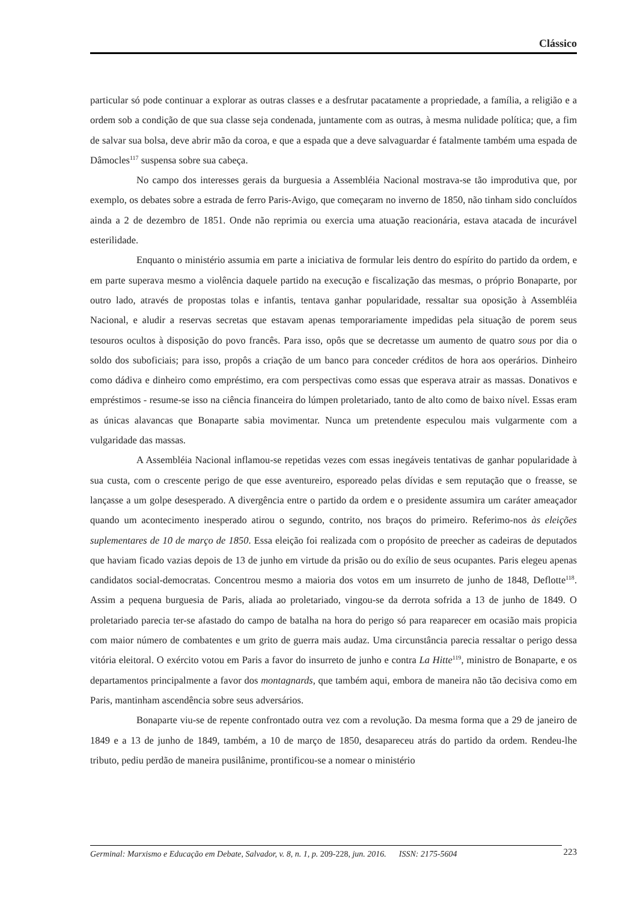Clássico
particular só pode continuar a explorar as outras classes e a desfrutar pacatamente a propriedade, a família, a religião e a ordem sob a condição de que sua classe seja condenada, juntamente com as outras, à mesma nulidade política; que, a fim de salvar sua bolsa, deve abrir mão da coroa, e que a espada que a deve salvaguardar é fatalmente também uma espada de Dâmocles<sup>117</sup> suspensa sobre sua cabeça.
No campo dos interesses gerais da burguesia a Assembléia Nacional mostrava-se tão improdutiva que, por exemplo, os debates sobre a estrada de ferro Paris-Avigo, que começaram no inverno de 1850, não tinham sido concluídos ainda a 2 de dezembro de 1851. Onde não reprimia ou exercia uma atuação reacionária, estava atacada de incurável esterilidade.
Enquanto o ministério assumia em parte a iniciativa de formular leis dentro do espírito do partido da ordem, e em parte superava mesmo a violência daquele partido na execução e fiscalização das mesmas, o próprio Bonaparte, por outro lado, através de propostas tolas e infantis, tentava ganhar popularidade, ressaltar sua oposição à Assembléia Nacional, e aludir a reservas secretas que estavam apenas temporariamente impedidas pela situação de porem seus tesouros ocultos à disposição do povo francês. Para isso, opôs que se decretasse um aumento de quatro sous por dia o soldo dos suboficiais; para isso, propôs a criação de um banco para conceder créditos de hora aos operários. Dinheiro como dádiva e dinheiro como empréstimo, era com perspectivas como essas que esperava atrair as massas. Donativos e empréstimos - resume-se isso na ciência financeira do lúmpen proletariado, tanto de alto como de baixo nível. Essas eram as únicas alavancas que Bonaparte sabia movimentar. Nunca um pretendente especulou mais vulgarmente com a vulgaridade das massas.
A Assembléia Nacional inflamou-se repetidas vezes com essas inegáveis tentativas de ganhar popularidade à sua custa, com o crescente perigo de que esse aventureiro, esporeado pelas dívidas e sem reputação que o freasse, se lançasse a um golpe desesperado. A divergência entre o partido da ordem e o presidente assumira um caráter ameaçador quando um acontecimento inesperado atirou o segundo, contrito, nos braços do primeiro. Referimo-nos às eleições suplementares de 10 de março de 1850. Essa eleição foi realizada com o propósito de preecher as cadeiras de deputados que haviam ficado vazias depois de 13 de junho em virtude da prisão ou do exílio de seus ocupantes. Paris elegeu apenas candidatos social-democratas. Concentrou mesmo a maioria dos votos em um insurreto de junho de 1848, Deflotte<sup>118</sup>. Assim a pequena burguesia de Paris, aliada ao proletariado, vingou-se da derrota sofrida a 13 de junho de 1849. O proletariado parecia ter-se afastado do campo de batalha na hora do perigo só para reaparecer em ocasião mais propicia com maior número de combatentes e um grito de guerra mais audaz. Uma circunstância parecia ressaltar o perigo dessa vitória eleitoral. O exército votou em Paris a favor do insurreto de junho e contra La Hitte<sup>119</sup>, ministro de Bonaparte, e os departamentos principalmente a favor dos montagnards, que também aqui, embora de maneira não tão decisiva como em Paris, mantinham ascendência sobre seus adversários.
Bonaparte viu-se de repente confrontado outra vez com a revolução. Da mesma forma que a 29 de janeiro de 1849 e a 13 de junho de 1849, também, a 10 de março de 1850, desapareceu atrás do partido da ordem. Rendeu-lhe tributo, pediu perdão de maneira pusilânime, prontificou-se a nomear o ministério
223 Germinal: Marxismo e Educação em Debate, Salvador, v. 8, n. 1, p. 209-228, jun. 2016. ISSN: 2175-5604